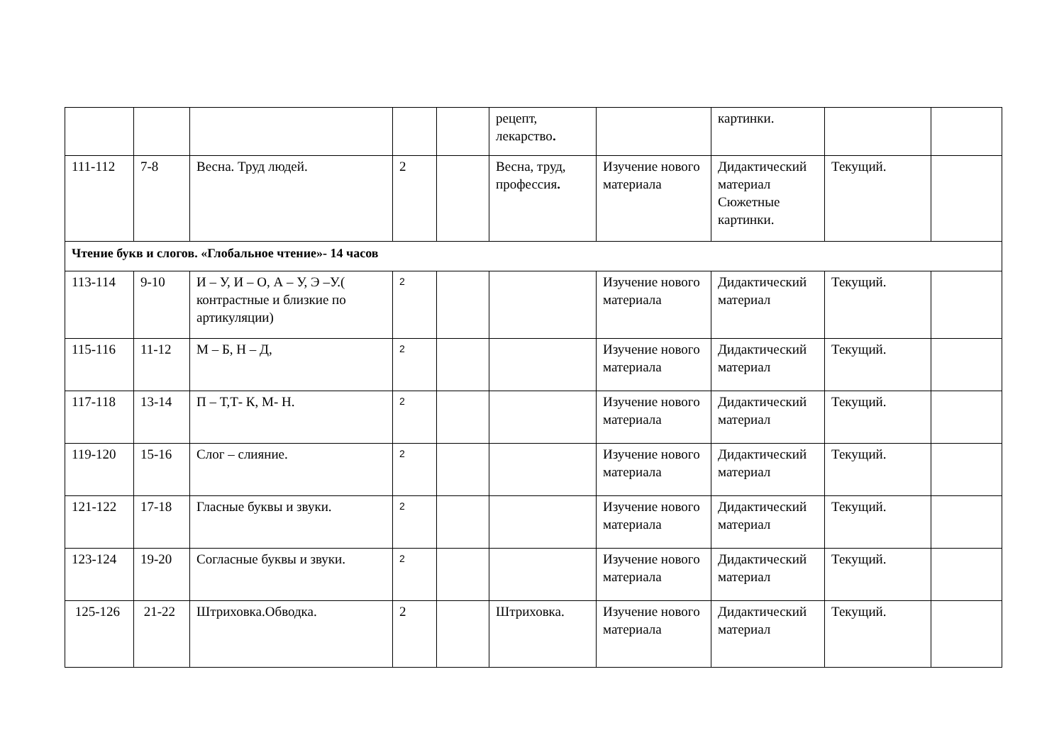| | | | | | рецепт, лекарство . | | картинки. | | |
| 111-112 | 7-8 | Весна. Труд людей. | 2 | | Весна, труд, профессия . | Изучение нового материала | Дидактический материал Сюжетные картинки. | Текущий. | |
| Чтение букв и слогов. «Глобальное чтение»- 14 часов | | | | | | | | | |
| 113-114 | 9-10 | И – У, И – О, А – У, Э –У.( контрастные и близкие по артикуляции) | 2 | | | Изучение нового материала | Дидактический материал | Текущий. | |
| 115-116 | 11-12 | М – Б, Н – Д, | 2 | | | Изучение нового материала | Дидактический материал | Текущий. | |
| 117-118 | 13-14 | П – Т,Т- К, М- Н. | 2 | | | Изучение нового материала | Дидактический материал | Текущий. | |
| 119-120 | 15-16 | Слог – слияние. | 2 | | | Изучение нового материала | Дидактический материал | Текущий. | |
| 121-122 | 17-18 | Гласные буквы и звуки. | 2 | | | Изучение нового материала | Дидактический материал | Текущий. | |
| 123-124 | 19-20 | Согласные буквы и звуки. | 2 | | | Изучение нового материала | Дидактический материал | Текущий. | |
| 125-126 | 21-22 | Штриховка.Обводка. | 2 | | Штриховка. | Изучение нового материала | Дидактический материал | Текущий. | |